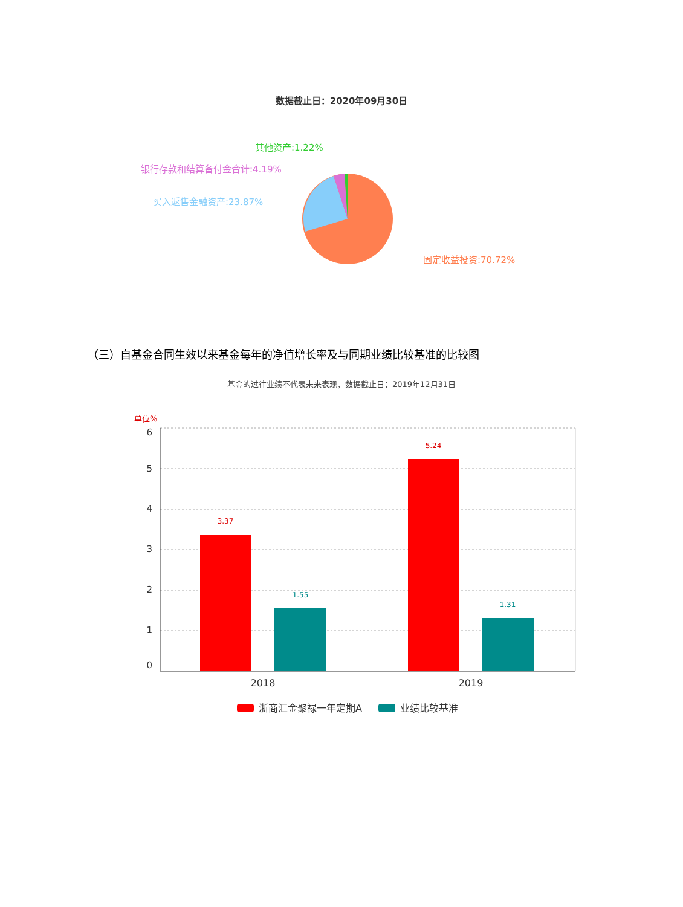数据截止日：2020年09月30日
（三）自基金合同生效以来基金每年的净值增长率及与同期业绩比较基准的比较图
基金的过往业绩不代表未来表现，数据截止日：2019年12月31日
其他资产:1.22%
银行存款和结算备付金合计:4.19%
买入返售金融资产:23.87%
固定收益投资:70.72%
单位%
6
5
4
3
2
1
0
3.37
1.55
5.24
1.31
2018
2019
浙商汇金聚禄一年定期A
业绩比较基准